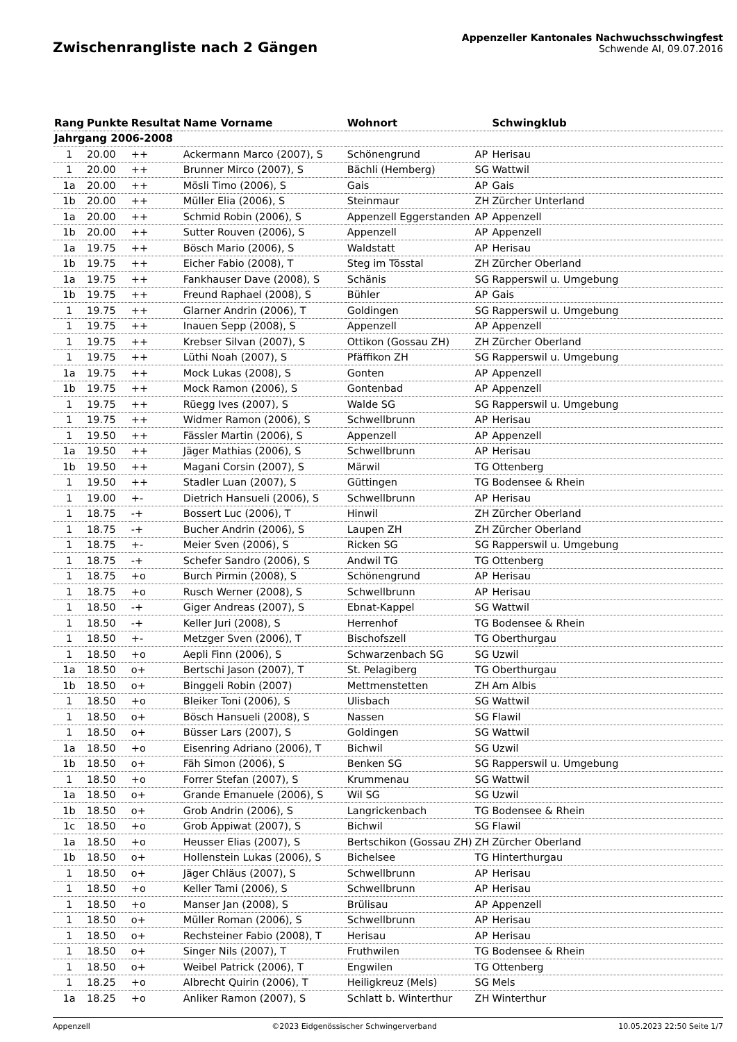Zwischenrangliste nach 2 Gängen
Appenzeller Kantonales Nachwuchsschwingfest
Schwende AI, 09.07.2016
| Rang | Punkte | Resultat | Name Vorname | Wohnort | | Schwingklub |
| --- | --- | --- | --- | --- | --- | --- |
| Jahrgang 2006-2008 | | | | | | |
| 1 | 20.00 | ++ | Ackermann Marco (2007), S | Schönengrund | AP | Herisau |
| 1 | 20.00 | ++ | Brunner Mirco (2007), S | Bächli (Hemberg) | SG | Wattwil |
| 1a | 20.00 | ++ | Mösli Timo (2006), S | Gais | AP | Gais |
| 1b | 20.00 | ++ | Müller Elia (2006), S | Steinmaur | ZH | Zürcher Unterland |
| 1a | 20.00 | ++ | Schmid Robin (2006), S | Appenzell Eggerstanden | AP | Appenzell |
| 1b | 20.00 | ++ | Sutter Rouven (2006), S | Appenzell | AP | Appenzell |
| 1a | 19.75 | ++ | Bösch Mario (2006), S | Waldstatt | AP | Herisau |
| 1b | 19.75 | ++ | Eicher Fabio (2008), T | Steg im Tösstal | ZH | Zürcher Oberland |
| 1a | 19.75 | ++ | Fankhauser Dave (2008), S | Schänis | SG | Rapperswil u. Umgebung |
| 1b | 19.75 | ++ | Freund Raphael (2008), S | Bühler | AP | Gais |
| 1 | 19.75 | ++ | Glarner Andrin (2006), T | Goldingen | SG | Rapperswil u. Umgebung |
| 1 | 19.75 | ++ | Inauen Sepp (2008), S | Appenzell | AP | Appenzell |
| 1 | 19.75 | ++ | Krebser Silvan (2007), S | Ottikon (Gossau ZH) | ZH | Zürcher Oberland |
| 1 | 19.75 | ++ | Lüthi Noah (2007), S | Pfäffikon ZH | SG | Rapperswil u. Umgebung |
| 1a | 19.75 | ++ | Mock Lukas (2008), S | Gonten | AP | Appenzell |
| 1b | 19.75 | ++ | Mock Ramon (2006), S | Gontenbad | AP | Appenzell |
| 1 | 19.75 | ++ | Rüegg Ives (2007), S | Walde SG | SG | Rapperswil u. Umgebung |
| 1 | 19.75 | ++ | Widmer Ramon (2006), S | Schwellbrunn | AP | Herisau |
| 1 | 19.50 | ++ | Fässler Martin (2006), S | Appenzell | AP | Appenzell |
| 1a | 19.50 | ++ | Jäger Mathias (2006), S | Schwellbrunn | AP | Herisau |
| 1b | 19.50 | ++ | Magani Corsin (2007), S | Märwil | TG | Ottenberg |
| 1 | 19.50 | ++ | Stadler Luan (2007), S | Güttingen | TG | Bodensee & Rhein |
| 1 | 19.00 | +- | Dietrich Hansueli (2006), S | Schwellbrunn | AP | Herisau |
| 1 | 18.75 | -+ | Bossert Luc (2006), T | Hinwil | ZH | Zürcher Oberland |
| 1 | 18.75 | -+ | Bucher Andrin (2006), S | Laupen ZH | ZH | Zürcher Oberland |
| 1 | 18.75 | +- | Meier Sven (2006), S | Ricken SG | SG | Rapperswil u. Umgebung |
| 1 | 18.75 | -+ | Schefer Sandro (2006), S | Andwil TG | TG | Ottenberg |
| 1 | 18.75 | +o | Burch Pirmin (2008), S | Schönengrund | AP | Herisau |
| 1 | 18.75 | +o | Rusch Werner (2008), S | Schwellbrunn | AP | Herisau |
| 1 | 18.50 | -+ | Giger Andreas (2007), S | Ebnat-Kappel | SG | Wattwil |
| 1 | 18.50 | -+ | Keller Juri (2008), S | Herrenhof | TG | Bodensee & Rhein |
| 1 | 18.50 | +- | Metzger Sven (2006), T | Bischofszell | TG | Oberthurgau |
| 1 | 18.50 | +o | Aepli Finn (2006), S | Schwarzenbach SG | SG | Uzwil |
| 1a | 18.50 | o+ | Bertschi Jason (2007), T | St. Pelagiberg | TG | Oberthurgau |
| 1b | 18.50 | o+ | Binggeli Robin (2007) | Mettmenstetten | ZH | Am Albis |
| 1 | 18.50 | +o | Bleiker Toni (2006), S | Ulisbach | SG | Wattwil |
| 1 | 18.50 | o+ | Bösch Hansueli (2008), S | Nassen | SG | Flawil |
| 1 | 18.50 | o+ | Büsser Lars (2007), S | Goldingen | SG | Wattwil |
| 1a | 18.50 | +o | Eisenring Adriano (2006), T | Bichwil | SG | Uzwil |
| 1b | 18.50 | o+ | Fäh Simon (2006), S | Benken SG | SG | Rapperswil u. Umgebung |
| 1 | 18.50 | +o | Forrer Stefan (2007), S | Krummenau | SG | Wattwil |
| 1a | 18.50 | o+ | Grande Emanuele (2006), S | Wil SG | SG | Uzwil |
| 1b | 18.50 | o+ | Grob Andrin (2006), S | Langrickenbach | TG | Bodensee & Rhein |
| 1c | 18.50 | +o | Grob Appiwat (2007), S | Bichwil | SG | Flawil |
| 1a | 18.50 | +o | Heusser Elias (2007), S | Bertschikon (Gossau ZH) | ZH | Zürcher Oberland |
| 1b | 18.50 | o+ | Hollenstein Lukas (2006), S | Bichelsee | TG | Hinterthurgau |
| 1 | 18.50 | o+ | Jäger Chläus (2007), S | Schwellbrunn | AP | Herisau |
| 1 | 18.50 | +o | Keller Tami (2006), S | Schwellbrunn | AP | Herisau |
| 1 | 18.50 | +o | Manser Jan (2008), S | Brülisau | AP | Appenzell |
| 1 | 18.50 | o+ | Müller Roman (2006), S | Schwellbrunn | AP | Herisau |
| 1 | 18.50 | o+ | Rechsteiner Fabio (2008), T | Herisau | AP | Herisau |
| 1 | 18.50 | o+ | Singer Nils (2007), T | Fruthwilen | TG | Bodensee & Rhein |
| 1 | 18.50 | o+ | Weibel Patrick (2006), T | Engwilen | TG | Ottenberg |
| 1 | 18.25 | +o | Albrecht Quirin (2006), T | Heiligkreuz (Mels) | SG | Mels |
| 1a | 18.25 | +o | Anliker Ramon (2007), S | Schlatt b. Winterthur | ZH | Winterthur |
Appenzell ©2023 Eidgenössischer Schwingerverband 10.05.2023 22:50 Seite 1/7